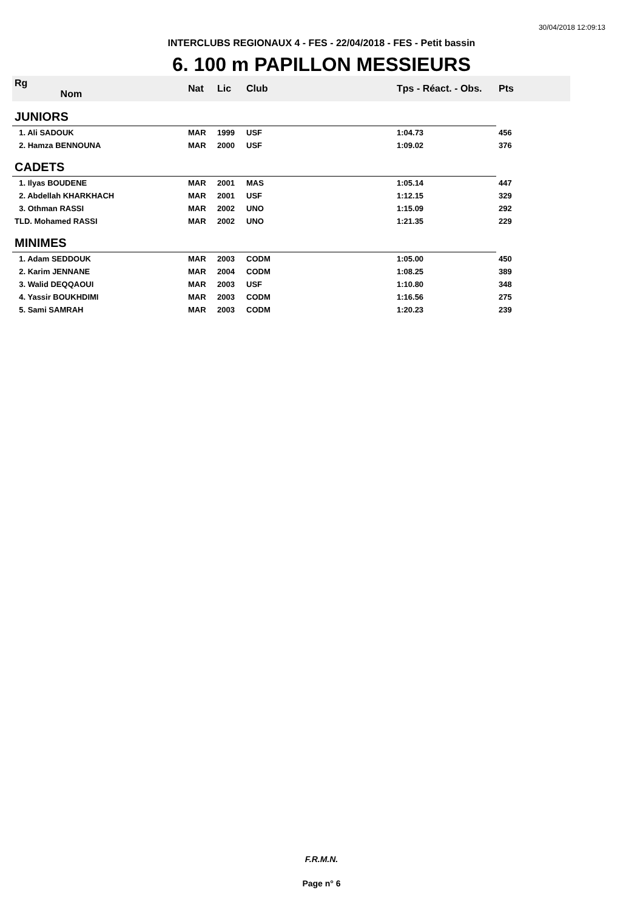30/04/2018 12:09:13
INTERCLUBS REGIONAUX 4 - FES - 22/04/2018 - FES - Petit bassin
6. 100 m PAPILLON MESSIEURS
| Rg Nom | | Nat | Lic | Club | Tps - Réact. - Obs. | Pts |
| --- | --- | --- | --- | --- | --- | --- |
| JUNIORS | | | | | | |
| 1. Ali SADOUK | | MAR | 1999 | USF | 1:04.73 | 456 |
| 2. Hamza BENNOUNA | | MAR | 2000 | USF | 1:09.02 | 376 |
| CADETS | | | | | | |
| 1. Ilyas BOUDENE | | MAR | 2001 | MAS | 1:05.14 | 447 |
| 2. Abdellah KHARKHACH | | MAR | 2001 | USF | 1:12.15 | 329 |
| 3. Othman RASSI | | MAR | 2002 | UNO | 1:15.09 | 292 |
| TLD. Mohamed RASSI | | MAR | 2002 | UNO | 1:21.35 | 229 |
| MINIMES | | | | | | |
| 1. Adam SEDDOUK | | MAR | 2003 | CODM | 1:05.00 | 450 |
| 2. Karim JENNANE | | MAR | 2004 | CODM | 1:08.25 | 389 |
| 3. Walid DEQQAOUI | | MAR | 2003 | USF | 1:10.80 | 348 |
| 4. Yassir BOUKHDIMI | | MAR | 2003 | CODM | 1:16.56 | 275 |
| 5. Sami SAMRAH | | MAR | 2003 | CODM | 1:20.23 | 239 |
F.R.M.N.
Page n° 6